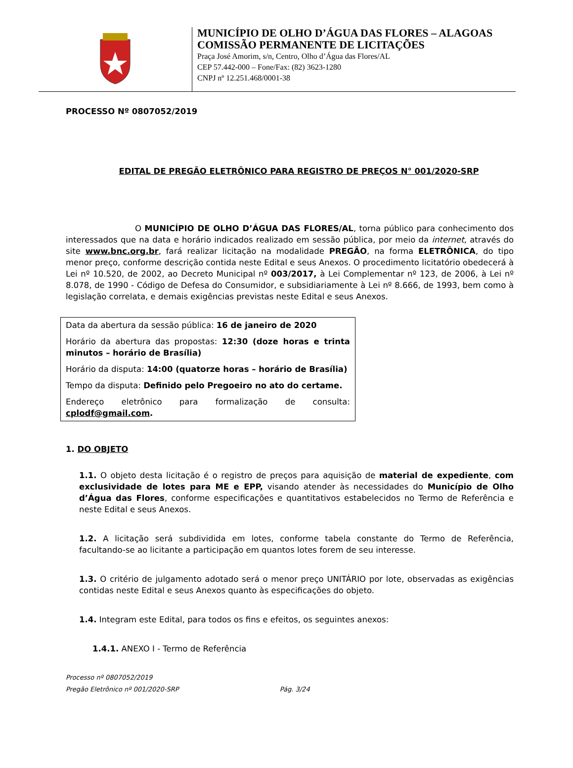MUNICÍPIO DE OLHO D’ÁGUA DAS FLORES – ALAGOAS
COMISSÃO PERMANENTE DE LICITAÇÕES
Praça José Amorim, s/n, Centro, Olho d’Água das Flores/AL
CEP 57.442-000 – Fone/Fax: (82) 3623-1280
CNPJ nº 12.251.468/0001-38
PROCESSO Nº 0807052/2019
EDITAL DE PREGÃO ELETRÔNICO PARA REGISTRO DE PREÇOS N° 001/2020-SRP
O MUNICÍPIO DE OLHO D’ÁGUA DAS FLORES/AL, torna público para conhecimento dos interessados que na data e horário indicados realizado em sessão pública, por meio da internet, através do site www.bnc.org.br, fará realizar licitação na modalidade PREGÃO, na forma ELETRÔNICA, do tipo menor preço, conforme descrição contida neste Edital e seus Anexos. O procedimento licitatório obedecerá à Lei nº 10.520, de 2002, ao Decreto Municipal nº 003/2017, à Lei Complementar nº 123, de 2006, à Lei nº 8.078, de 1990 - Código de Defesa do Consumidor, e subsidiariamente à Lei nº 8.666, de 1993, bem como à legislação correlata, e demais exigências previstas neste Edital e seus Anexos.
Data da abertura da sessão pública: 16 de janeiro de 2020
Horário da abertura das propostas: 12:30 (doze horas e trinta minutos – horário de Brasília)
Horário da disputa: 14:00 (quatorze horas – horário de Brasília)
Tempo da disputa: Definido pelo Pregoeiro no ato do certame.
Endereço eletrônico para formalização de consulta: cplodf@gmail.com.
1. DO OBJETO
1.1. O objeto desta licitação é o registro de preços para aquisição de material de expediente, com exclusividade de lotes para ME e EPP, visando atender às necessidades do Município de Olho d’Água das Flores, conforme especificações e quantitativos estabelecidos no Termo de Referência e neste Edital e seus Anexos.
1.2. A licitação será subdividida em lotes, conforme tabela constante do Termo de Referência, facultando-se ao licitante a participação em quantos lotes forem de seu interesse.
1.3. O critério de julgamento adotado será o menor preço UNITÁRIO por lote, observadas as exigências contidas neste Edital e seus Anexos quanto às especificações do objeto.
1.4. Integram este Edital, para todos os fins e efeitos, os seguintes anexos:
1.4.1. ANEXO I - Termo de Referência
Processo nº 0807052/2019
Pregão Eletrônico nº 001/2020-SRP Pág. 3/24